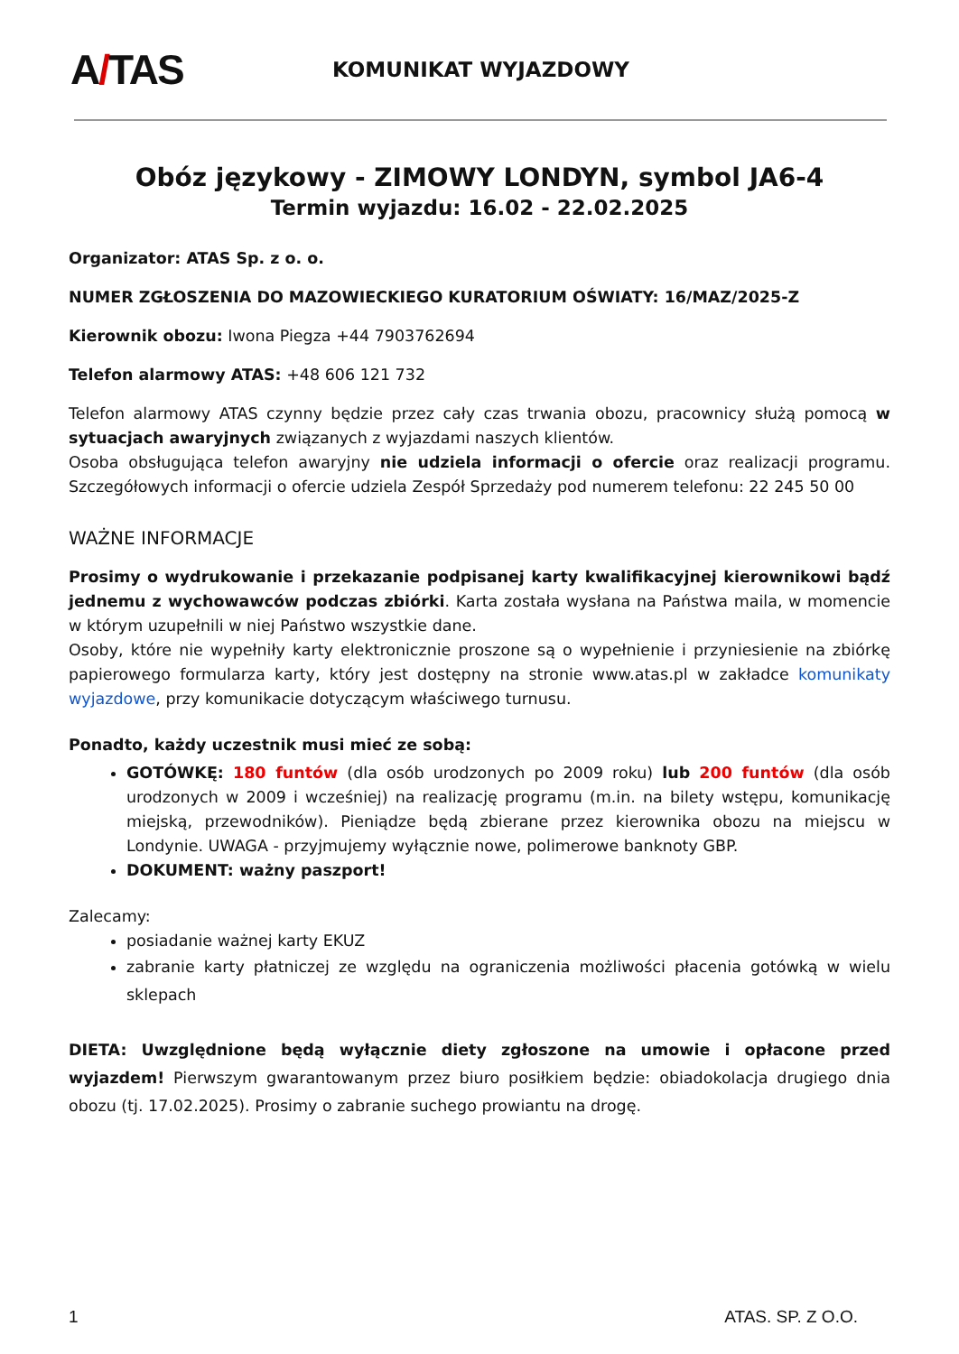A/TAS
KOMUNIKAT WYJAZDOWY
Obóz językowy - ZIMOWY LONDYN, symbol JA6-4
Termin wyjazdu: 16.02 - 22.02.2025
Organizator: ATAS Sp. z o. o.
NUMER ZGŁOSZENIA DO MAZOWIECKIEGO KURATORIUM OŚWIATY: 16/MAZ/2025-Z
Kierownik obozu: Iwona Piegza +44 7903762694
Telefon alarmowy ATAS: +48 606 121 732
Telefon alarmowy ATAS czynny będzie przez cały czas trwania obozu, pracownicy służą pomocą w sytuacjach awaryjnych związanych z wyjazdami naszych klientów.
Osoba obsługująca telefon awaryjny nie udziela informacji o ofercie oraz realizacji programu. Szczegółowych informacji o ofercie udziela Zespół Sprzedaży pod numerem telefonu: 22 245 50 00
WAŻNE INFORMACJE
Prosimy o wydrukowanie i przekazanie podpisanej karty kwalifikacyjnej kierownikowi bądź jednemu z wychowawców podczas zbiórki. Karta została wysłana na Państwa maila, w momencie w którym uzupełnili w niej Państwo wszystkie dane.
Osoby, które nie wypełniły karty elektronicznie proszone są o wypełnienie i przyniesienie na zbiórkę papierowego formularza karty, który jest dostępny na stronie www.atas.pl w zakładce komunikaty wyjazdowe, przy komunikacie dotyczącym właściwego turnusu.
Ponadto, każdy uczestnik musi mieć ze sobą:
GOTÓWKĘ: 180 funtów (dla osób urodzonych po 2009 roku) lub 200 funtów (dla osób urodzonych w 2009 i wcześniej) na realizację programu (m.in. na bilety wstępu, komunikację miejską, przewodników). Pieniądze będą zbierane przez kierownika obozu na miejscu w Londynie. UWAGA - przyjmujemy wyłącznie nowe, polimerowe banknoty GBP.
DOKUMENT: ważny paszport!
Zalecamy:
posiadanie ważnej karty EKUZ
zabranie karty płatniczej ze względu na ograniczenia możliwości płacenia gotówką w wielu sklepach
DIETA: Uwzględnione będą wyłącznie diety zgłoszone na umowie i opłacone przed wyjazdem! Pierwszym gwarantowanym przez biuro posiłkiem będzie: obiadokolacja drugiego dnia obozu (tj. 17.02.2025). Prosimy o zabranie suchego prowiantu na drogę.
1 ATAS. SP. Z O.O.